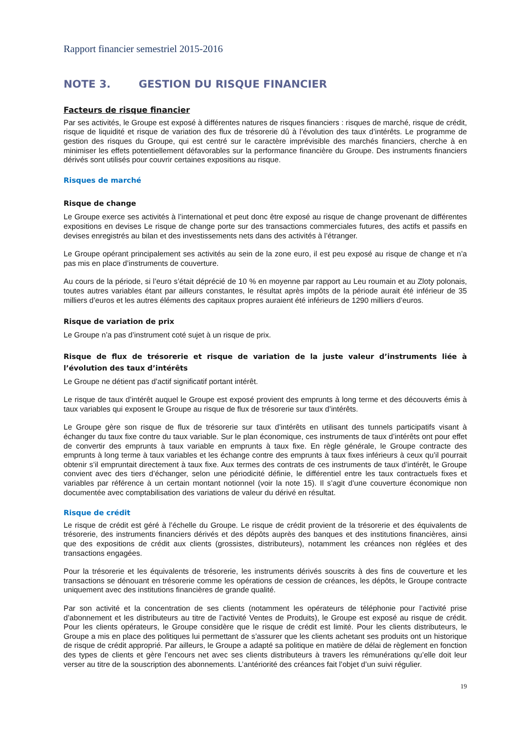Rapport financier semestriel 2015-2016
NOTE 3. GESTION DU RISQUE FINANCIER
Facteurs de risque financier
Par ses activités, le Groupe est exposé à différentes natures de risques financiers : risques de marché, risque de crédit, risque de liquidité et risque de variation des flux de trésorerie dû à l’évolution des taux d’intérêts. Le programme de gestion des risques du Groupe, qui est centré sur le caractère imprévisible des marchés financiers, cherche à en minimiser les effets potentiellement défavorables sur la performance financière du Groupe. Des instruments financiers dérivés sont utilisés pour couvrir certaines expositions au risque.
Risques de marché
Risque de change
Le Groupe exerce ses activités à l’international et peut donc être exposé au risque de change provenant de différentes expositions en devises Le risque de change porte sur des transactions commerciales futures, des actifs et passifs en devises enregistrés au bilan et des investissements nets dans des activités à l’étranger.
Le Groupe opérant principalement ses activités au sein de la zone euro, il est peu exposé au risque de change et n’a pas mis en place d’instruments de couverture.
Au cours de la période, si l’euro s’était déprécié de 10 % en moyenne par rapport au Leu roumain et au Zloty polonais, toutes autres variables étant par ailleurs constantes, le résultat après impôts de la période aurait été inférieur de 35 milliers d’euros et les autres éléments des capitaux propres auraient été inférieurs de 1290 milliers d’euros.
Risque de variation de prix
Le Groupe n’a pas d’instrument coté sujet à un risque de prix.
Risque de flux de trésorerie et risque de variation de la juste valeur d’instruments liée à l’évolution des taux d’intérêts
Le Groupe ne détient pas d’actif significatif portant intérêt.
Le risque de taux d’intérêt auquel le Groupe est exposé provient des emprunts à long terme et des découverts émis à taux variables qui exposent le Groupe au risque de flux de trésorerie sur taux d’intérêts.
Le Groupe gère son risque de flux de trésorerie sur taux d’intérêts en utilisant des tunnels participatifs visant à échanger du taux fixe contre du taux variable. Sur le plan économique, ces instruments de taux d’intérêts ont pour effet de convertir des emprunts à taux variable en emprunts à taux fixe. En règle générale, le Groupe contracte des emprunts à long terme à taux variables et les échange contre des emprunts à taux fixes inférieurs à ceux qu’il pourrait obtenir s’il empruntait directement à taux fixe. Aux termes des contrats de ces instruments de taux d’intérêt, le Groupe convient avec des tiers d’échanger, selon une périodicité définie, le différentiel entre les taux contractuels fixes et variables par référence à un certain montant notionnel (voir la note 15). Il s’agit d’une couverture économique non documentée avec comptabilisation des variations de valeur du dérivé en résultat.
Risque de crédit
Le risque de crédit est géré à l’échelle du Groupe. Le risque de crédit provient de la trésorerie et des équivalents de trésorerie, des instruments financiers dérivés et des dépôts auprès des banques et des institutions financières, ainsi que des expositions de crédit aux clients (grossistes, distributeurs), notamment les créances non réglées et des transactions engagées.
Pour la trésorerie et les équivalents de trésorerie, les instruments dérivés souscrits à des fins de couverture et les transactions se dénouant en trésorerie comme les opérations de cession de créances, les dépôts, le Groupe contracte uniquement avec des institutions financières de grande qualité.
Par son activité et la concentration de ses clients (notamment les opérateurs de téléphonie pour l’activité prise d’abonnement et les distributeurs au titre de l’activité Ventes de Produits), le Groupe est exposé au risque de crédit. Pour les clients opérateurs, le Groupe considère que le risque de crédit est limité. Pour les clients distributeurs, le Groupe a mis en place des politiques lui permettant de s’assurer que les clients achetant ses produits ont un historique de risque de crédit approprié. Par ailleurs, le Groupe a adapté sa politique en matière de délai de règlement en fonction des types de clients et gère l’encours net avec ses clients distributeurs à travers les rémunérations qu’elle doit leur verser au titre de la souscription des abonnements. L’antériorité des créances fait l’objet d’un suivi régulier.
19